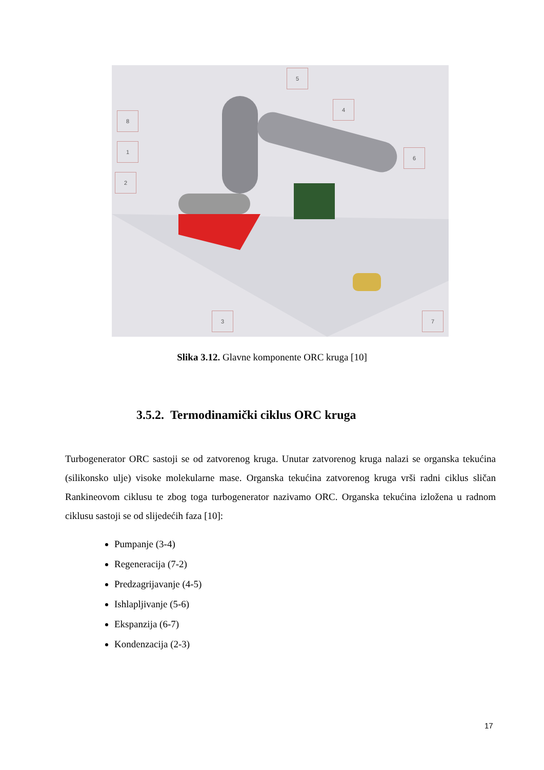5
4
8
1
2
6
3 7
Slika 3.12. Glavne komponente ORC kruga [10]
3.5.2. Termodinamički ciklus ORC kruga
Turbogenerator ORC sastoji se od zatvorenog kruga. Unutar zatvorenog kruga nalazi se organska tekućina (silikonsko ulje) visoke molekularne mase. Organska tekućina zatvorenog kruga vrši radni ciklus sličan Rankineovom ciklusu te zbog toga turbogenerator nazivamo ORC. Organska tekućina izložena u radnom ciklusu sastoji se od slijedećih faza [10]:
Pumpanje (3-4)
Regeneracija (7-2)
Predzagrijavanje (4-5)
Ishlapljivanje (5-6)
Ekspanzija (6-7)
Kondenzacija (2-3)
17